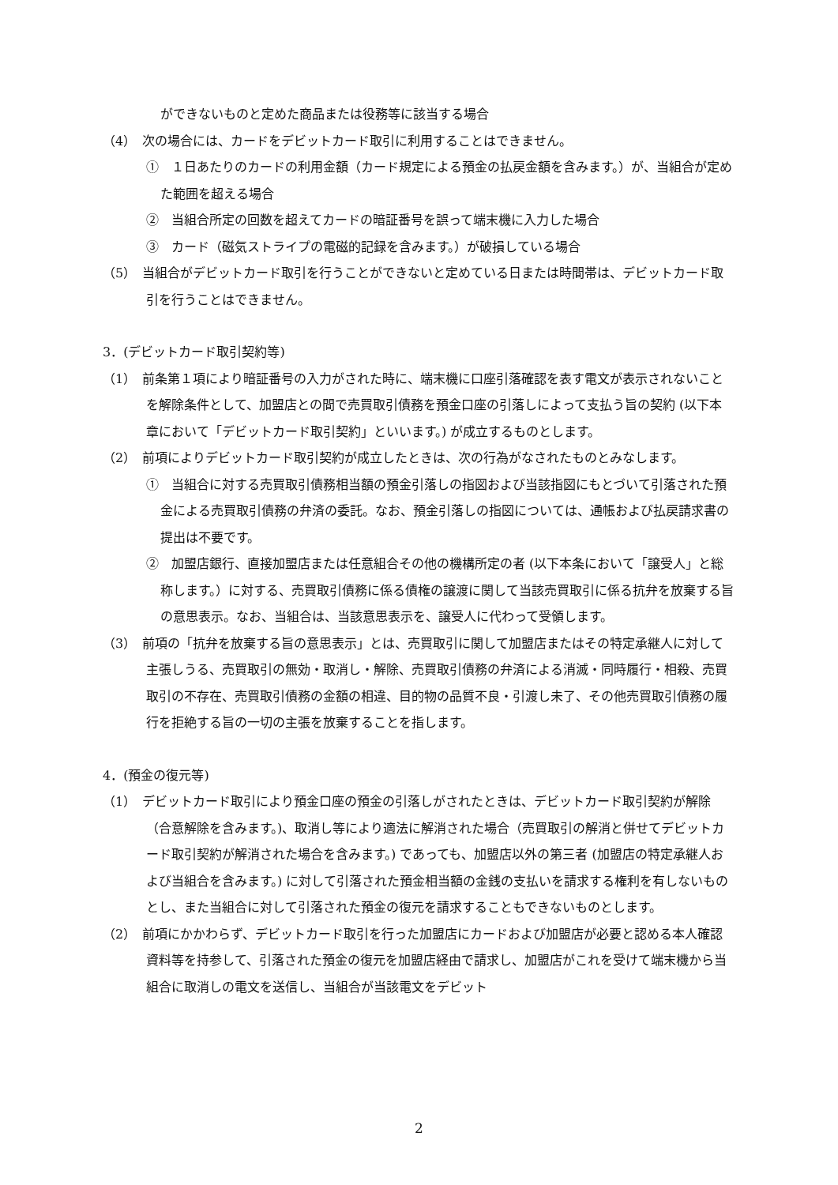ができないものと定めた商品または役務等に該当する場合
（4）　次の場合には、カードをデビットカード取引に利用することはできません。
①　１日あたりのカードの利用金額（カード規定による預金の払戻金額を含みます。）が、当組合が定めた範囲を超える場合
②　当組合所定の回数を超えてカードの暗証番号を誤って端末機に入力した場合
③　カード（磁気ストライプの電磁的記録を含みます。）が破損している場合
（5）　当組合がデビットカード取引を行うことができないと定めている日または時間帯は、デビットカード取引を行うことはできません。
3．(デビットカード取引契約等)
（1）　前条第１項により暗証番号の入力がされた時に、端末機に口座引落確認を表す電文が表示されないことを解除条件として、加盟店との間で売買取引債務を預金口座の引落しによって支払う旨の契約 (以下本章において「デビットカード取引契約」といいます。) が成立するものとします。
（2）　前項によりデビットカード取引契約が成立したときは、次の行為がなされたものとみなします。
①　当組合に対する売買取引債務相当額の預金引落しの指図および当該指図にもとづいて引落された預金による売買取引債務の弁済の委託。なお、預金引落しの指図については、通帳および払戻請求書の提出は不要です。
②　加盟店銀行、直接加盟店または任意組合その他の機構所定の者 (以下本条において「譲受人」と総称します。）に対する、売買取引債務に係る債権の譲渡に関して当該売買取引に係る抗弁を放棄する旨の意思表示。なお、当組合は、当該意思表示を、譲受人に代わって受領します。
（3）　前項の「抗弁を放棄する旨の意思表示」とは、売買取引に関して加盟店またはその特定承継人に対して主張しうる、売買取引の無効・取消し・解除、売買取引債務の弁済による消滅・同時履行・相殺、売買取引の不存在、売買取引債務の金額の相違、目的物の品質不良・引渡し未了、その他売買取引債務の履行を拒絶する旨の一切の主張を放棄することを指します。
4．(預金の復元等)
（1）　デビットカード取引により預金口座の預金の引落しがされたときは、デビットカード取引契約が解除（合意解除を含みます。)、取消し等により適法に解消された場合（売買取引の解消と併せてデビットカード取引契約が解消された場合を含みます。) であっても、加盟店以外の第三者 (加盟店の特定承継人および当組合を含みます。) に対して引落された預金相当額の金銭の支払いを請求する権利を有しないものとし、また当組合に対して引落された預金の復元を請求することもできないものとします。
（2）　前項にかかわらず、デビットカード取引を行った加盟店にカードおよび加盟店が必要と認める本人確認資料等を持参して、引落された預金の復元を加盟店経由で請求し、加盟店がこれを受けて端末機から当組合に取消しの電文を送信し、当組合が当該電文をデビット
2